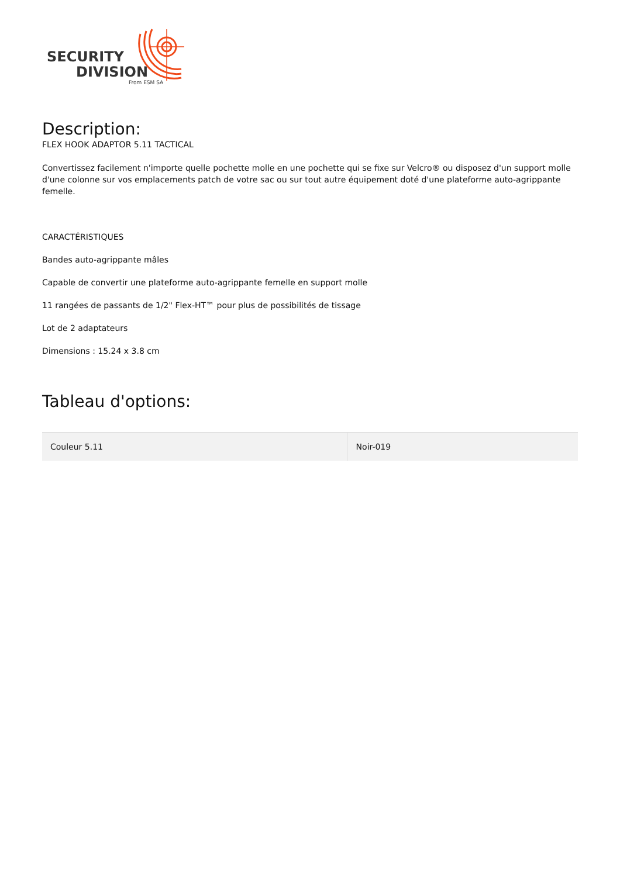SECURITY
DIVISION
From ESM SA
Description:
FLEX HOOK ADAPTOR 5.11 TACTICAL
Convertissez facilement n'importe quelle pochette molle en une pochette qui se fixe sur Velcro® ou disposez d'un support molle d'une colonne sur vos emplacements patch de votre sac ou sur tout autre équipement doté d'une plateforme auto-agrippante femelle.
CARACTÉRISTIQUES
Bandes auto-agrippante mâles
Capable de convertir une plateforme auto-agrippante femelle en support molle
11 rangées de passants de 1/2" Flex-HT™ pour plus de possibilités de tissage
Lot de 2 adaptateurs
Dimensions : 15.24 x 3.8 cm
Tableau d'options:
| Couleur 5.11 | Noir-019 |